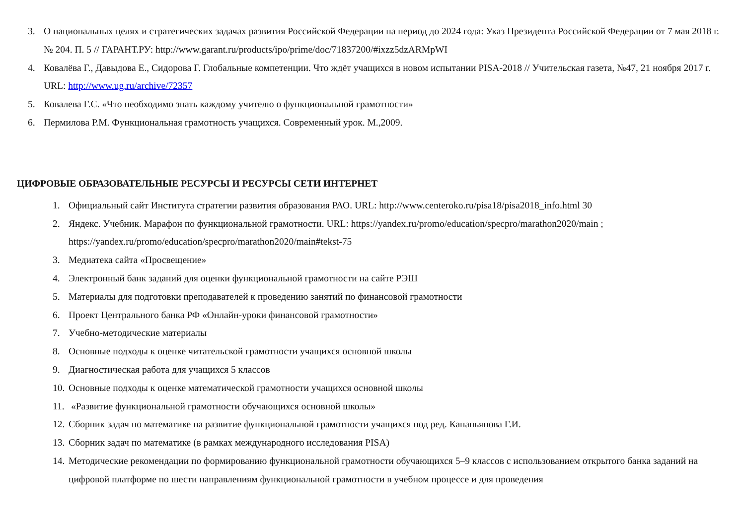3. О национальных целях и стратегических задачах развития Российской Федерации на период до 2024 года: Указ Президента Российской Федерации от 7 мая 2018 г. № 204. П. 5 // ГАРАНТ.РУ: http://www.garant.ru/products/ipo/prime/doc/71837200/#ixzz5dzARMpWI
4. Ковалёва Г., Давыдова Е., Сидорова Г. Глобальные компетенции. Что ждёт учащихся в новом испытании PISA-2018 // Учительская газета, №47, 21 ноября 2017 г. URL: http://www.ug.ru/archive/72357
5. Ковалева Г.С. «Что необходимо знать каждому учителю о функциональной грамотности»
6. Пермилова Р.М. Функциональная грамотность учащихся. Современный урок. М.,2009.
ЦИФРОВЫЕ ОБРАЗОВАТЕЛЬНЫЕ РЕСУРСЫ И РЕСУРСЫ СЕТИ ИНТЕРНЕТ
1. Официальный сайт Института стратегии развития образования РАО. URL: http://www.centeroko.ru/pisa18/pisa2018_info.html 30
2. Яндекс. Учебник. Марафон по функциональной грамотности. URL: https://yandex.ru/promo/education/specpro/marathon2020/main ; https://yandex.ru/promo/education/specpro/marathon2020/main#tekst-75
3. Медиатека сайта «Просвещение»
4. Электронный банк заданий для оценки функциональной грамотности на сайте РЭШ
5. Материалы для подготовки преподавателей к проведению занятий по финансовой грамотности
6. Проект Центрального банка РФ «Онлайн-уроки финансовой грамотности»
7. Учебно-методические материалы
8. Основные подходы к оценке читательской грамотности учащихся основной школы
9. Диагностическая работа для учащихся 5 классов
10. Основные подходы к оценке математической грамотности учащихся основной школы
11. «Развитие функциональной грамотности обучающихся основной школы»
12. Сборник задач по математике на развитие функциональной грамотности учащихся под ред. Канапьянова Г.И.
13. Сборник задач по математике (в рамках международного исследования PISA)
14. Методические рекомендации по формированию функциональной грамотности обучающихся 5–9 классов с использованием открытого банка заданий на цифровой платформе по шести направлениям функциональной грамотности в учебном процессе и для проведения